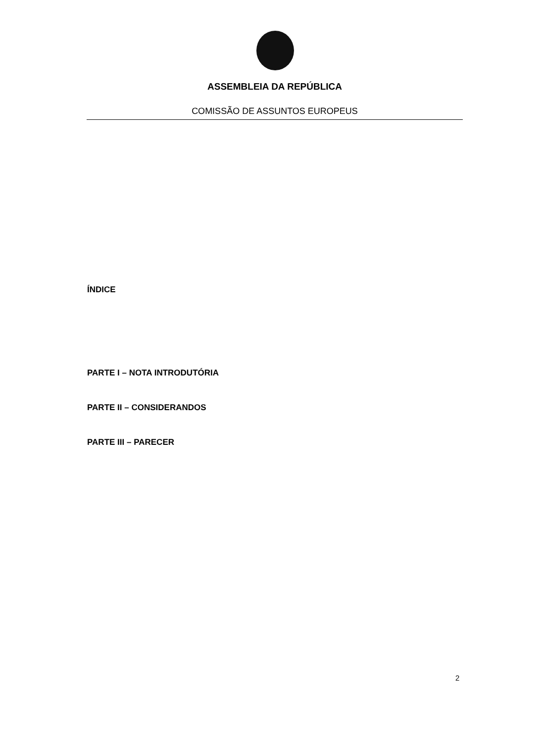ASSEMBLEIA DA REPÚBLICA
COMISSÃO DE ASSUNTOS EUROPEUS
ÍNDICE
PARTE I – NOTA INTRODUTÓRIA
PARTE II – CONSIDERANDOS
PARTE III – PARECER
2